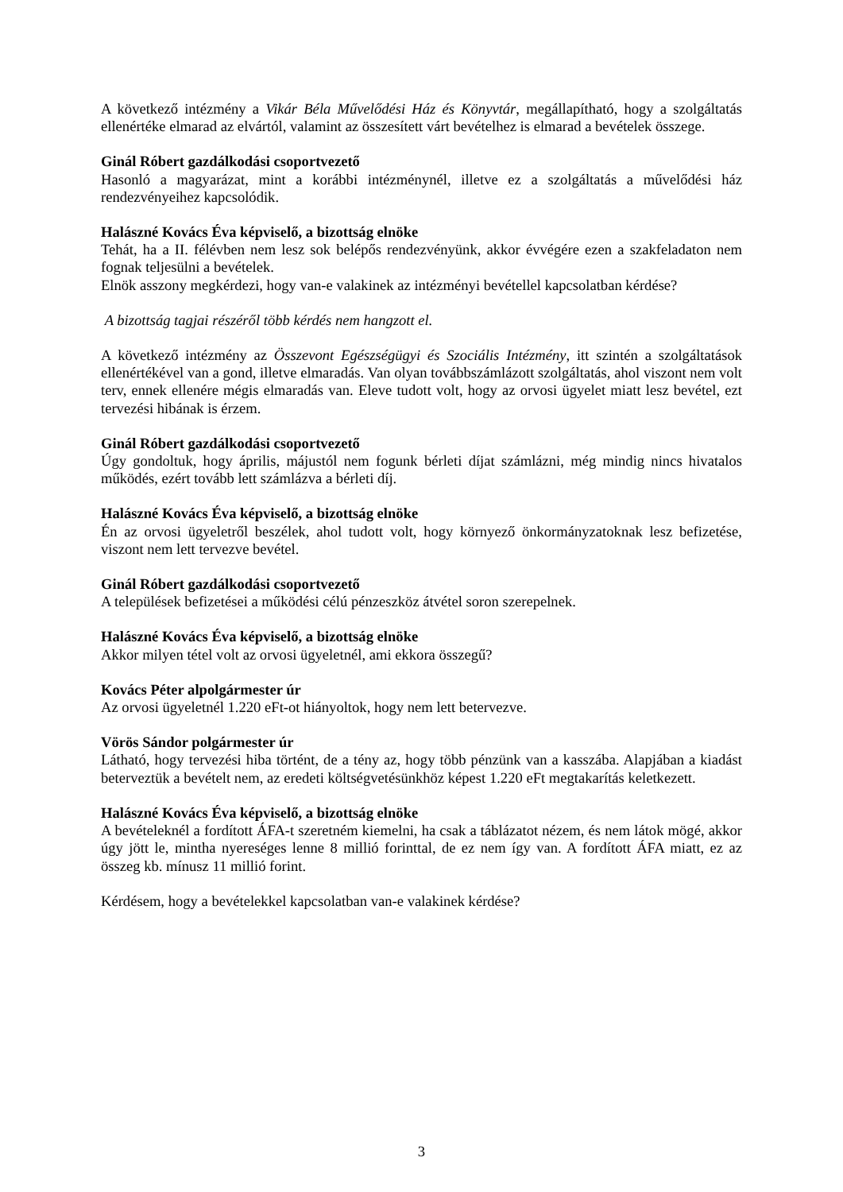A következő intézmény a Vikár Béla Művelődési Ház és Könyvtár, megállapítható, hogy a szolgáltatás ellenértéke elmarad az elvártól, valamint az összesített várt bevételhez is elmarad a bevételek összege.
Ginál Róbert gazdálkodási csoportvezető
Hasonló a magyarázat, mint a korábbi intézménynél, illetve ez a szolgáltatás a művelődési ház rendezvényeihez kapcsolódik.
Halászné Kovács Éva képviselő, a bizottság elnöke
Tehát, ha a II. félévben nem lesz sok belépős rendezvényünk, akkor évvégére ezen a szakfeladaton nem fognak teljesülni a bevételek.
Elnök asszony megkérdezi, hogy van-e valakinek az intézményi bevétellel kapcsolatban kérdése?
A bizottság tagjai részéről több kérdés nem hangzott el.
A következő intézmény az Összevont Egészségügyi és Szociális Intézmény, itt szintén a szolgáltatások ellenértékével van a gond, illetve elmaradás. Van olyan továbbszámlázott szolgáltatás, ahol viszont nem volt terv, ennek ellenére mégis elmaradás van. Eleve tudott volt, hogy az orvosi ügyelet miatt lesz bevétel, ezt tervezési hibának is érzem.
Ginál Róbert gazdálkodási csoportvezető
Úgy gondoltuk, hogy április, májustól nem fogunk bérleti díjat számlázni, még mindig nincs hivatalos működés, ezért tovább lett számlázva a bérleti díj.
Halászné Kovács Éva képviselő, a bizottság elnöke
Én az orvosi ügyeletről beszélek, ahol tudott volt, hogy környező önkormányzatoknak lesz befizetése, viszont nem lett tervezve bevétel.
Ginál Róbert gazdálkodási csoportvezető
A települések befizetései a működési célú pénzeszköz átvétel soron szerepelnek.
Halászné Kovács Éva képviselő, a bizottság elnöke
Akkor milyen tétel volt az orvosi ügyeletnél, ami ekkora összegű?
Kovács Péter alpolgármester úr
Az orvosi ügyeletnél 1.220 eFt-ot hiányoltok, hogy nem lett betervezve.
Vörös Sándor polgármester úr
Látható, hogy tervezési hiba történt, de a tény az, hogy több pénzünk van a kasszába. Alapjában a kiadást beterveztük a bevételt nem, az eredeti költségvetésünkhöz képest 1.220 eFt megtakarítás keletkezett.
Halászné Kovács Éva képviselő, a bizottság elnöke
A bevételeknél a fordított ÁFA-t szeretném kiemelni, ha csak a táblázatot nézem, és nem látok mögé, akkor úgy jött le, mintha nyereséges lenne 8 millió forinttal, de ez nem így van. A fordított ÁFA miatt, ez az összeg kb. mínusz 11 millió forint.
Kérdésem, hogy a bevételekkel kapcsolatban van-e valakinek kérdése?
3